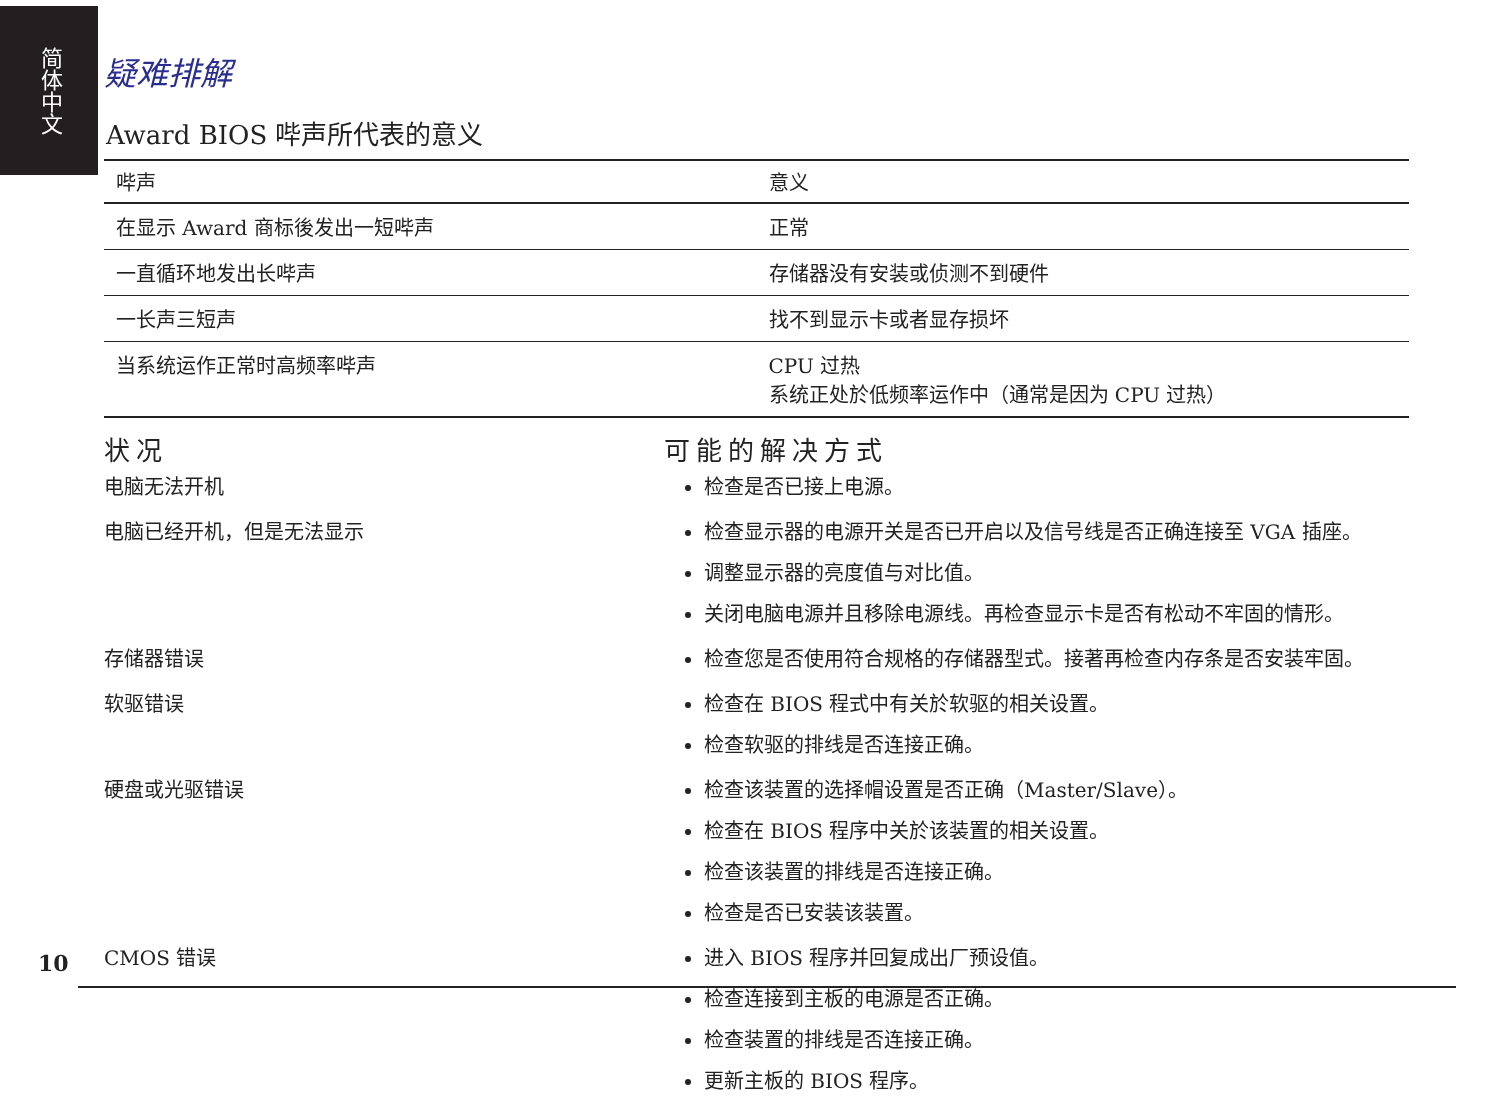简体中文
疑难排解
Award BIOS 哔声所代表的意义
| 哔声 | 意义 |
| --- | --- |
| 在显示 Award 商标後发出一短哔声 | 正常 |
| 一直循环地发出长哔声 | 存储器没有安装或侦测不到硬件 |
| 一长声三短声 | 找不到显示卡或者显存损坏 |
| 当系统运作正常时高频率哔声 | CPU 过热 系统正处於低频率运作中（通常是因为 CPU 过热） |
状况
可能的解决方式
电脑无法开机
检查是否已接上电源。
电脑已经开机，但是无法显示
检查显示器的电源开关是否已开启以及信号线是否正确连接至 VGA 插座。
调整显示器的亮度值与对比值。
关闭电脑电源并且移除电源线。再检查显示卡是否有松动不牢固的情形。
存储器错误
检查您是否使用符合规格的存储器型式。接著再检查内存条是否安装牢固。
软驱错误
检查在 BIOS 程式中有关於软驱的相关设置。
检查软驱的排线是否连接正确。
硬盘或光驱错误
检查该装置的选择帽设置是否正确（Master/Slave）。
检查在 BIOS 程序中关於该装置的相关设置。
检查该装置的排线是否连接正确。
检查是否已安装该装置。
CMOS 错误
进入 BIOS 程序并回复成出厂预设值。
检查连接到主板的电源是否正确。
检查装置的排线是否连接正确。
更新主板的 BIOS 程序。
10